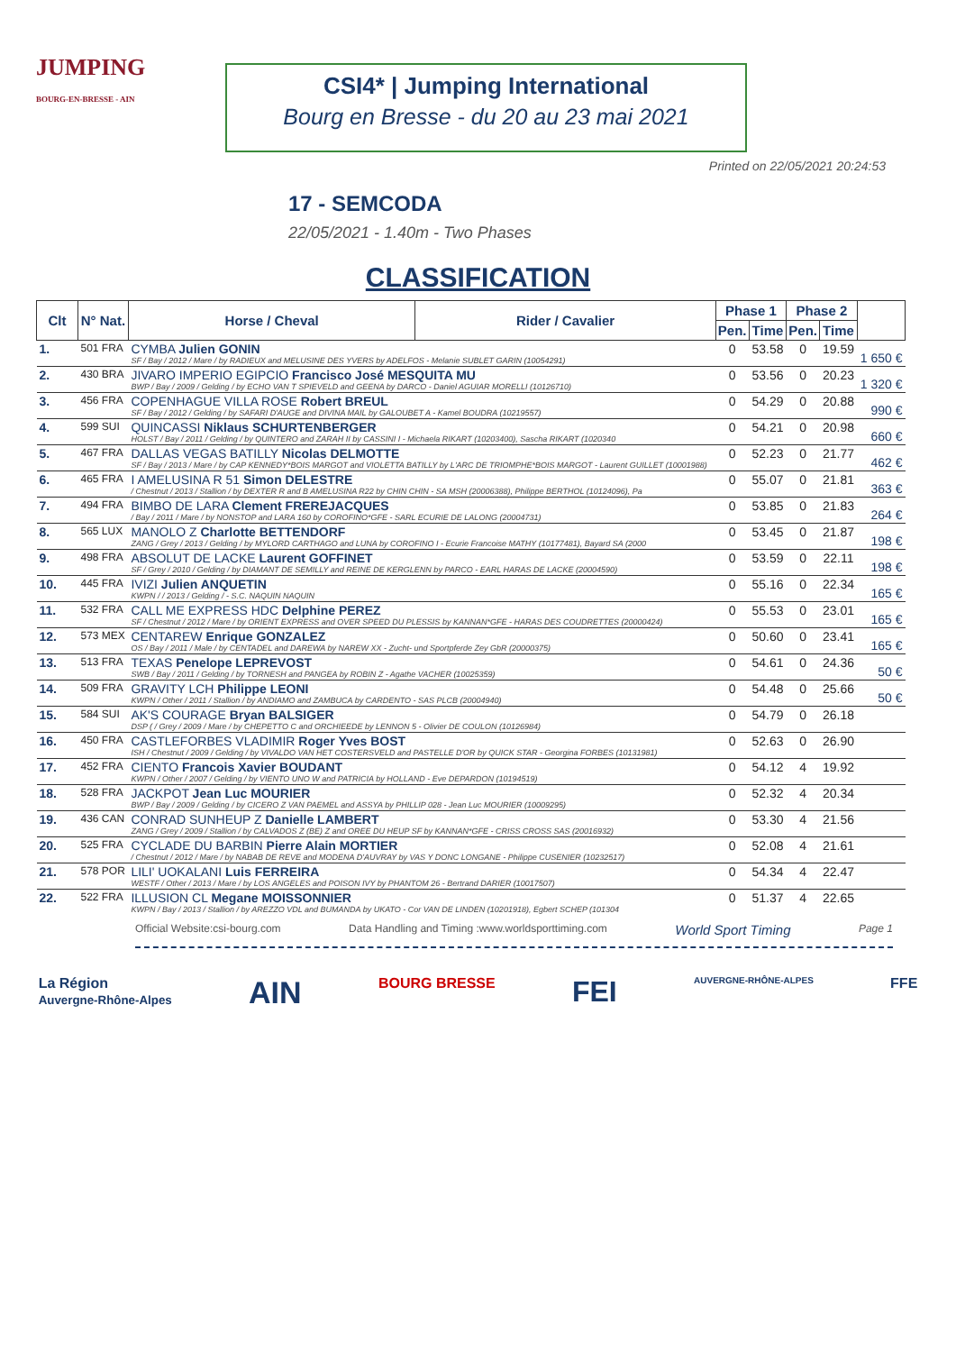JUMPING
BOURG-EN-BRESSE - AIN
CSI4* | Jumping International
Bourg en Bresse - du 20 au 23 mai 2021
Printed on 22/05/2021 20:24:53
17 - SEMCODA
22/05/2021 - 1.40m - Two Phases
CLASSIFICATION
| Clt | N° Nat. | Horse / Cheval | Rider / Cavalier | Phase 1 | | Phase 2 | | |
| --- | --- | --- | --- | --- | --- | --- | --- | --- |
| | | | | Pen. | Time | Pen. | Time | |
| 1. | 501 FRA | CYMBA Julien GONIN SF / Bay / 2012 / Mare / by RADIEUX and MELUSINE DES YVERS by ADELFOS - Melanie SUBLET GARIN (10054291) | | 0 | 53.58 | 0 | 19.59 | 1 650 € |
| 2. | 430 BRA | JIVARO IMPERIO EGIPCIO Francisco José MESQUITA MU BWP / Bay / 2009 / Gelding / by ECHO VAN T SPIEVELD and GEENA by DARCO - Daniel AGUIAR MORELLI (10126710) | | 0 | 53.56 | 0 | 20.23 | 1 320 € |
| 3. | 456 FRA | COPENHAGUE VILLA ROSE Robert BREUL SF / Bay / 2012 / Gelding / by SAFARI D'AUGE and DIVINA MAIL by GALOUBET A - Kamel BOUDRA (10219557) | | 0 | 54.29 | 0 | 20.88 | 990 € |
| 4. | 599 SUI | QUINCASSI Niklaus SCHURTENBERGER HOLST / Bay / 2011 / Gelding / by QUINTERO and ZARAH II by CASSINI I - Michaela RIKART (10203400), Sascha RIKART (1020340 | | 0 | 54.21 | 0 | 20.98 | 660 € |
| 5. | 467 FRA | DALLAS VEGAS BATILLY Nicolas DELMOTTE SF / Bay / 2013 / Mare / by CAP KENNEDY*BOIS MARGOT and VIOLETTA BATILLY by L'ARC DE TRIOMPHE*BOIS MARGOT - Laurent GUILLET (10001988) | | 0 | 52.23 | 0 | 21.77 | 462 € |
| 6. | 465 FRA | I AMELUSINA R 51 Simon DELESTRE / Chestnut / 2013 / Stallion / by DEXTER R and B AMELUSINA R22 by CHIN CHIN - SA MSH (20006388), Philippe BERTHOL (10124096), Pa | | 0 | 55.07 | 0 | 21.81 | 363 € |
| 7. | 494 FRA | BIMBO DE LARA Clement FREREJACQUES / Bay / 2011 / Mare / by NONSTOP and LARA 160 by COROFINO*GFE - SARL ECURIE DE LALONG (20004731) | | 0 | 53.85 | 0 | 21.83 | 264 € |
| 8. | 565 LUX | MANOLO Z Charlotte BETTENDORF ZANG / Grey / 2013 / Gelding / by MYLORD CARTHAGO and LUNA by COROFINO I - Ecurie Francoise MATHY (10177481), Bayard SA (2000 | | 0 | 53.45 | 0 | 21.87 | 198 € |
| 9. | 498 FRA | ABSOLUT DE LACKE Laurent GOFFINET SF / Grey / 2010 / Gelding / by DIAMANT DE SEMILLY and REINE DE KERGLENN by PARCO - EARL HARAS DE LACKE (20004590) | | 0 | 53.59 | 0 | 22.11 | 198 € |
| 10. | 445 FRA | IVIZI Julien ANQUETIN KWPN / / 2013 / Gelding / - S.C. NAQUIN NAQUIN | | 0 | 55.16 | 0 | 22.34 | 165 € |
| 11. | 532 FRA | CALL ME EXPRESS HDC Delphine PEREZ SF / Chestnut / 2012 / Mare / by ORIENT EXPRESS and OVER SPEED DU PLESSIS by KANNAN*GFE - HARAS DES COUDRETTES (20000424) | | 0 | 55.53 | 0 | 23.01 | 165 € |
| 12. | 573 MEX | CENTAREW Enrique GONZALEZ OS / Bay / 2011 / Male / by CENTADEL and DAREWA by NAREW XX - Zucht- und Sportpferde Zey GbR (20000375) | | 0 | 50.60 | 0 | 23.41 | 165 € |
| 13. | 513 FRA | TEXAS Penelope LEPREVOST SWB / Bay / 2011 / Gelding / by TORNESH and PANGEA by ROBIN Z - Agathe VACHER (10025359) | | 0 | 54.61 | 0 | 24.36 | 50 € |
| 14. | 509 FRA | GRAVITY LCH Philippe LEONI KWPN / Other / 2011 / Stallion / by ANDIAMO and ZAMBUCA by CARDENTO - SAS PLCB (20004940) | | 0 | 54.48 | 0 | 25.66 | 50 € |
| 15. | 584 SUI | AK'S COURAGE Bryan BALSIGER DSP ( / Grey / 2009 / Mare / by CHEPETTO C and ORCHIEEDE by LENNON 5 - Olivier DE COULON (10126984) | | 0 | 54.79 | 0 | 26.18 | |
| 16. | 450 FRA | CASTLEFORBES VLADIMIR Roger Yves BOST ISH / Chestnut / 2009 / Gelding / by VIVALDO VAN HET COSTERSVELD and PASTELLE D'OR by QUICK STAR - Georgina FORBES (10131981) | | 0 | 52.63 | 0 | 26.90 | |
| 17. | 452 FRA | CIENTO Francois Xavier BOUDANT KWPN / Other / 2007 / Gelding / by VIENTO UNO W and PATRICIA by HOLLAND - Eve DEPARDON (10194519) | | 0 | 54.12 | 4 | 19.92 | |
| 18. | 528 FRA | JACKPOT Jean Luc MOURIER BWP / Bay / 2009 / Gelding / by CICERO Z VAN PAEMEL and ASSYA by PHILLIP 028 - Jean Luc MOURIER (10009295) | | 0 | 52.32 | 4 | 20.34 | |
| 19. | 436 CAN | CONRAD SUNHEUP Z Danielle LAMBERT ZANG / Grey / 2009 / Stallion / by CALVADOS Z (BE) Z and OREE DU HEUP SF by KANNAN*GFE - CRISS CROSS SAS (20016932) | | 0 | 53.30 | 4 | 21.56 | |
| 20. | 525 FRA | CYCLADE DU BARBIN Pierre Alain MORTIER / Chestnut / 2012 / Mare / by NABAB DE REVE and MODENA D'AUVRAY by VAS Y DONC LONGANE - Philippe CUSENIER (10232517) | | 0 | 52.08 | 4 | 21.61 | |
| 21. | 578 POR | LILI' UOKALANI Luis FERREIRA WESTF / Other / 2013 / Mare / by LOS ANGELES and POISON IVY by PHANTOM 26 - Bertrand DARIER (10017507) | | 0 | 54.34 | 4 | 22.47 | |
| 22. | 522 FRA | ILLUSION CL Megane MOISSONNIER KWPN / Bay / 2013 / Stallion / by AREZZO VDL and BUMANDA by UKATO - Cor VAN DE LINDEN (10201918), Egbert SCHEP (101304 | | 0 | 51.37 | 4 | 22.65 | |
Official Website:csi-bourg.com Data Handling and Timing :www.worldsporttiming.com World Sport Timing Page 1
La Région
Auvergne-Rhône-Alpes AIN BOURG BRESSE FEI AUVERGNE-RHÔNE-ALPES FFE